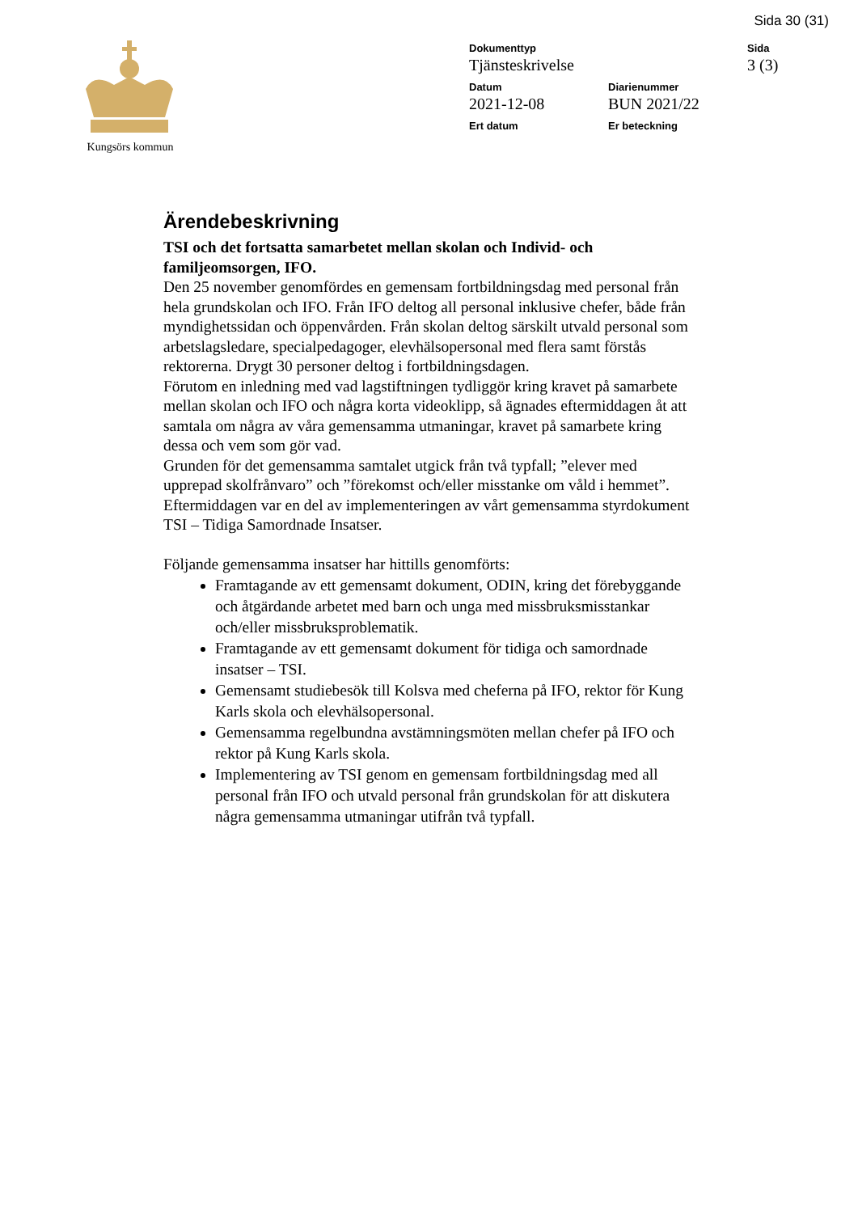Sida 30 (31)
Kungsörs kommun
Dokumenttyp
Sida
Tjänsteskrivelse
3 (3)
Datum
Diarienummer
2021-12-08
BUN 2021/22
Ert datum
Er beteckning
Ärendebeskrivning
TSI och det fortsatta samarbetet mellan skolan och Individ- och familjeomsorgen, IFO.
Den 25 november genomfördes en gemensam fortbildningsdag med personal från hela grundskolan och IFO. Från IFO deltog all personal inklusive chefer, både från myndighetssidan och öppenvården. Från skolan deltog särskilt utvald personal som arbetslagsledare, specialpedagoger, elevhälsopersonal med flera samt förstås rektorerna. Drygt 30 personer deltog i fortbildningsdagen.
Förutom en inledning med vad lagstiftningen tydliggör kring kravet på samarbete mellan skolan och IFO och några korta videoklipp, så ägnades eftermiddagen åt att samtala om några av våra gemensamma utmaningar, kravet på samarbete kring dessa och vem som gör vad.
Grunden för det gemensamma samtalet utgick från två typfall; ”elever med upprepad skolfrånvaro” och ”förekomst och/eller misstanke om våld i hemmet”.
Eftermiddagen var en del av implementeringen av vårt gemensamma styrdokument TSI – Tidiga Samordnade Insatser.
Följande gemensamma insatser har hittills genomförts:
Framtagande av ett gemensamt dokument, ODIN, kring det förebyggande och åtgärdande arbetet med barn och unga med missbruksmisstankar och/eller missbruksproblematik.
Framtagande av ett gemensamt dokument för tidiga och samordnade insatser – TSI.
Gemensamt studiebesök till Kolsva med cheferna på IFO, rektor för Kung Karls skola och elevhälsopersonal.
Gemensamma regelbundna avstämningsmöten mellan chefer på IFO och rektor på Kung Karls skola.
Implementering av TSI genom en gemensam fortbildningsdag med all personal från IFO och utvald personal från grundskolan för att diskutera några gemensamma utmaningar utifrån två typfall.